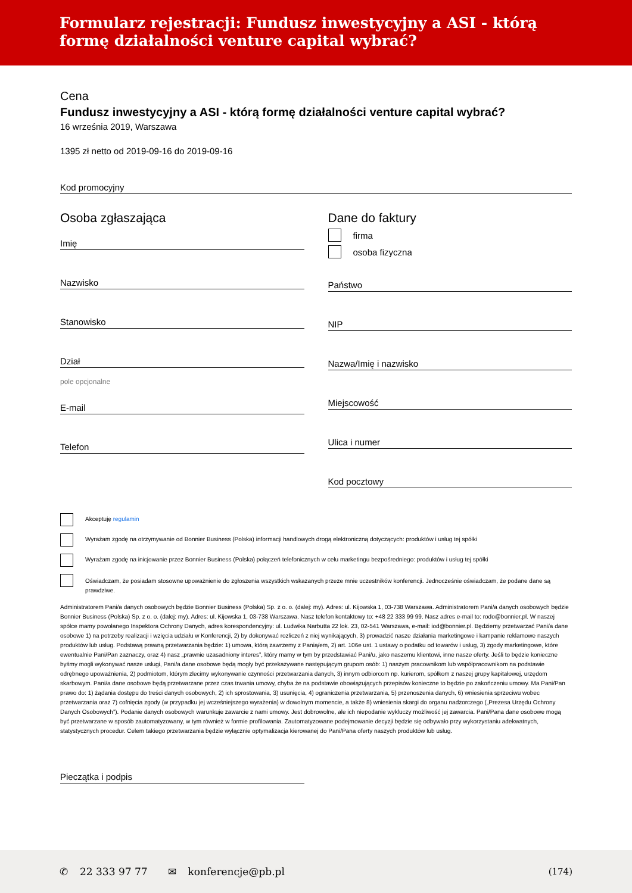Formularz rejestracji: Fundusz inwestycyjny a ASI - którą formę działalności venture capital wybrać?
Cena
Fundusz inwestycyjny a ASI - którą formę działalności venture capital wybrać?
16 września 2019, Warszawa
1395 zł netto od 2019-09-16 do 2019-09-16
Kod promocyjny
Osoba zgłaszająca
Imię
Nazwisko
Stanowisko
Dział
pole opcjonalne
E-mail
Telefon
Dane do faktury
firma
osoba fizyczna
Państwo
NIP
Nazwa/Imię i nazwisko
Miejscowość
Ulica i numer
Kod pocztowy
Akceptuję regulamin
Wyrażam zgodę na otrzymywanie od Bonnier Business (Polska) informacji handlowych drogą elektroniczną dotyczących: produktów i usług tej spółki
Wyrażam zgodę na inicjowanie przez Bonnier Business (Polska) połączeń telefonicznych w celu marketingu bezpośredniego: produktów i usług tej spółki
Oświadczam, że posiadam stosowne upoważnienie do zgłoszenia wszystkich wskazanych przeze mnie uczestników konferencji. Jednocześnie oświadczam, że podane dane są prawdziwe.
Administratorem Pani/a danych osobowych będzie Bonnier Business (Polska) Sp. z o. o. (dalej: my). Adres: ul. Kijowska 1, 03-738 Warszawa. Administratorem Pani/a danych osobowych będzie Bonnier Business (Polska) Sp. z o. o. (dalej: my). Adres: ul. Kijowska 1, 03-738 Warszawa. Nasz telefon kontaktowy to: +48 22 333 99 99. Nasz adres e-mail to: rodo@bonnier.pl. W naszej spółce mamy powołanego Inspektora Ochrony Danych, adres korespondencyjny: ul. Ludwika Narbutta 22 lok. 23, 02-541 Warszawa, e-mail: iod@bonnier.pl. Będziemy przetwarzać Pani/a dane osobowe 1) na potrzeby realizacji i wzięcia udziału w Konferencji, 2) by dokonywać rozliczeń z niej wynikających, 3) prowadzić nasze działania marketingowe i kampanie reklamowe naszych produktów lub usług. Podstawą prawną przetwarzania będzie: 1) umowa, którą zawrzemy z Panią/em, 2) art. 106e ust. 1 ustawy o podatku od towarów i usług, 3) zgody marketingowe, które ewentualnie Pani/Pan zaznaczy, oraz 4) nasz „prawnie uzasadniony interes”, który mamy w tym by przedstawiać Pani/u, jako naszemu klientowi, inne nasze oferty. Jeśli to będzie konieczne byśmy mogli wykonywać nasze usługi, Pani/a dane osobowe będą mogły być przekazywane następującym grupom osób: 1) naszym pracownikom lub współpracownikom na podstawie odrębnego upoważnienia, 2) podmiotom, którym zlecimy wykonywanie czynności przetwarzania danych, 3) innym odbiorcom np. kurierom, spółkom z naszej grupy kapitałowej, urzędom skarbowym. Pani/a dane osobowe będą przetwarzane przez czas trwania umowy, chyba że na podstawie obowiązujących przepisów konieczne to będzie po zakończeniu umowy. Ma Pani/Pan prawo do: 1) żądania dostępu do treści danych osobowych, 2) ich sprostowania, 3) usunięcia, 4) ograniczenia przetwarzania, 5) przenoszenia danych, 6) wniesienia sprzeciwu wobec przetwarzania oraz 7) cofnięcia zgody (w przypadku jej wcześniejszego wyrażenia) w dowolnym momencie, a także 8) wniesienia skargi do organu nadzorczego („Prezesa Urzędu Ochrony Danych Osobowych”). Podanie danych osobowych warunkuje zawarcie z nami umowy. Jest dobrowolne, ale ich niepodanie wykluczy możliwość jej zawarcia. Pani/Pana dane osobowe mogą być przetwarzane w sposób zautomatyzowany, w tym również w formie profilowania. Zautomatyzowane podejmowanie decyzji będzie się odbywało przy wykorzystaniu adekwatnych, statystycznych procedur. Celem takiego przetwarzania będzie wyłącznie optymalizacja kierowanej do Pani/Pana oferty naszych produktów lub usług.
Pieczątka i podpis
✆ 22 333 97 77 ✉ konferencje@pb.pl (174)